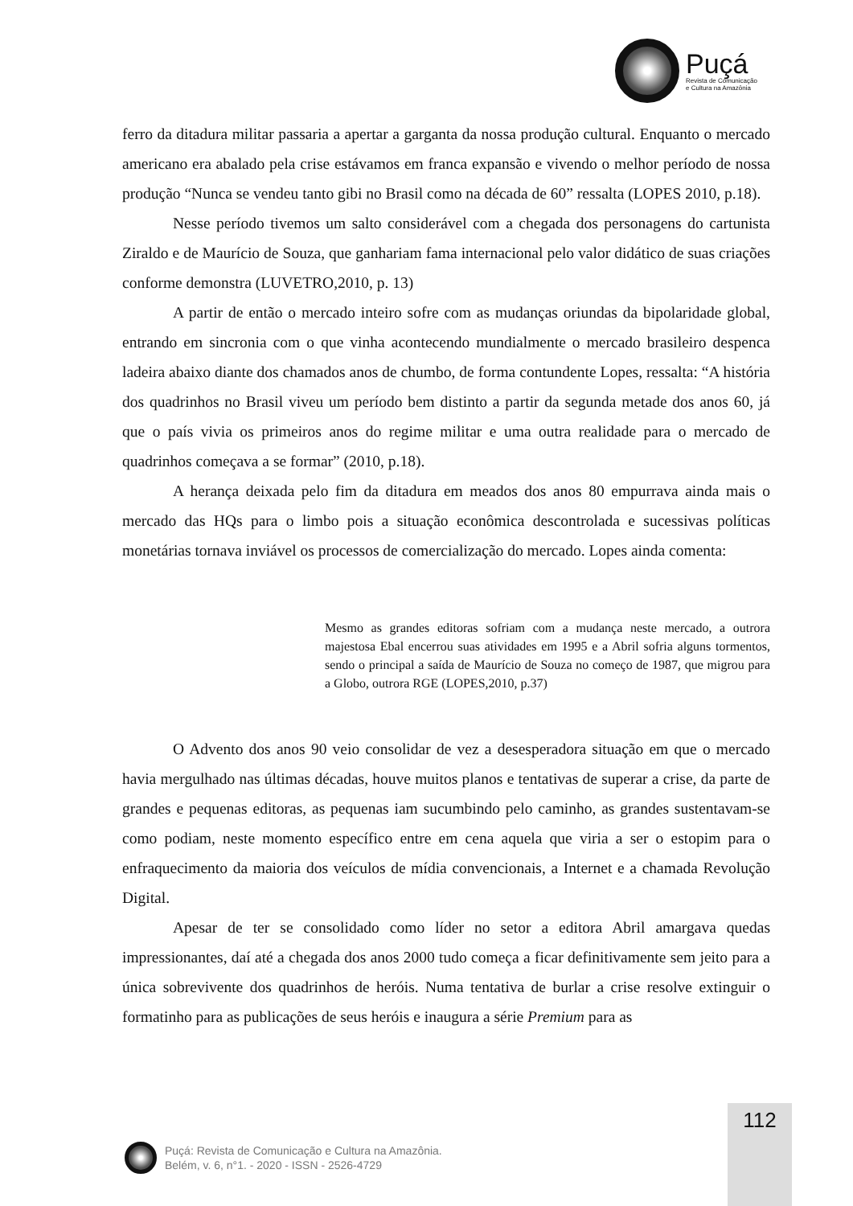Puçá
Revista de Comunicação
e Cultura na Amazônia
ferro da ditadura militar passaria a apertar a garganta da nossa produção cultural. Enquanto o mercado americano era abalado pela crise estávamos em franca expansão e vivendo o melhor período de nossa produção “Nunca se vendeu tanto gibi no Brasil como na década de 60” ressalta (LOPES 2010, p.18).
Nesse período tivemos um salto considerável com a chegada dos personagens do cartunista Ziraldo e de Maurício de Souza, que ganhariam fama internacional pelo valor didático de suas criações conforme demonstra (LUVETRO,2010, p. 13)
A partir de então o mercado inteiro sofre com as mudanças oriundas da bipolaridade global, entrando em sincronia com o que vinha acontecendo mundialmente o mercado brasileiro despenca ladeira abaixo diante dos chamados anos de chumbo, de forma contundente Lopes, ressalta: “A história dos quadrinhos no Brasil viveu um período bem distinto a partir da segunda metade dos anos 60, já que o país vivia os primeiros anos do regime militar e uma outra realidade para o mercado de quadrinhos começava a se formar” (2010, p.18).
A herança deixada pelo fim da ditadura em meados dos anos 80 empurrava ainda mais o mercado das HQs para o limbo pois a situação econômica descontrolada e sucessivas políticas monetárias tornava inviável os processos de comercialização do mercado. Lopes ainda comenta:
Mesmo as grandes editoras sofriam com a mudança neste mercado, a outrora majestosa Ebal encerrou suas atividades em 1995 e a Abril sofria alguns tormentos, sendo o principal a saída de Maurício de Souza no começo de 1987, que migrou para a Globo, outrora RGE (LOPES,2010, p.37)
O Advento dos anos 90 veio consolidar de vez a desesperadora situação em que o mercado havia mergulhado nas últimas décadas, houve muitos planos e tentativas de superar a crise, da parte de grandes e pequenas editoras, as pequenas iam sucumbindo pelo caminho, as grandes sustentavam-se como podiam, neste momento específico entre em cena aquela que viria a ser o estopim para o enfraquecimento da maioria dos veículos de mídia convencionais, a Internet e a chamada Revolução Digital.
Apesar de ter se consolidado como líder no setor a editora Abril amargava quedas impressionantes, daí até a chegada dos anos 2000 tudo começa a ficar definitivamente sem jeito para a única sobrevivente dos quadrinhos de heróis. Numa tentativa de burlar a crise resolve extinguir o formatinho para as publicações de seus heróis e inaugura a série Premium para as
112
Puçá: Revista de Comunicação e Cultura na Amazônia.
Belém, v. 6, n°1. - 2020 - ISSN - 2526-4729